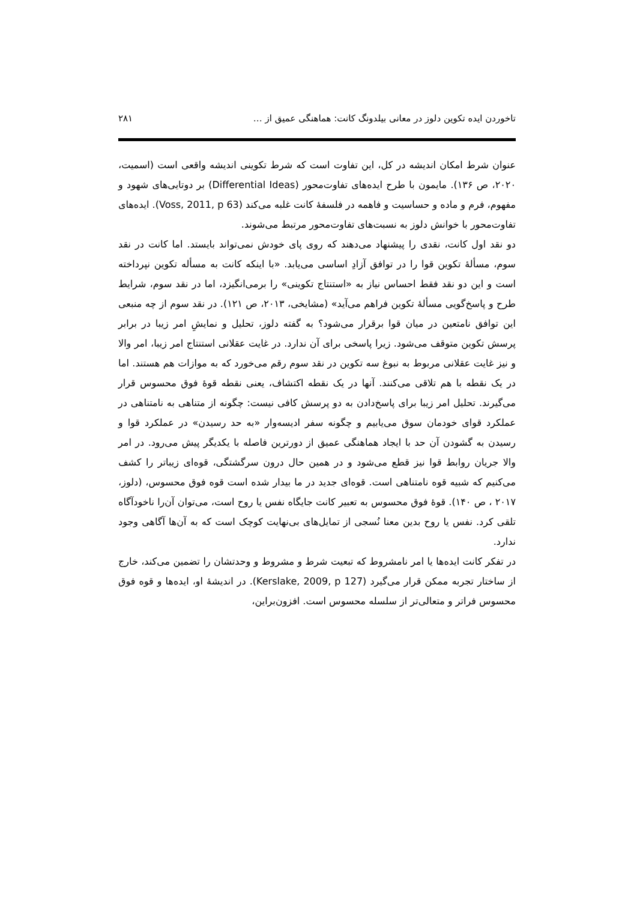تاخوردن ایده تکوین دلوز در معانی بیلدونگ کانت: هماهنگی عمیق از … ۲۸۱
عنوان شرط امکان اندیشه در کل، این تفاوت است که شرط تکوینی اندیشه واقعی است (اسمیت، ۲۰۲۰، ص ۱۳۶). مایمون با طرح ایده‌های تفاوت‌محور (Differential Ideas) بر دوتایی‌های شهود و مفهوم، فرم و ماده و حساسیت و فاهمه در فلسفهٔ کانت غلبه می‌کند (Voss, 2011, p 63). ایده‌های تفاوت‌محور با خوانش دلوز به نسبت‌های تفاوت‌محور مرتبط می‌شوند.
دو نقد اول کانت، نقدی را پیشنهاد می‌دهند که روی پای خودش نمی‌تواند بایستد. اما کانت در نقد سوم، مسألهٔ تکوین قوا را در توافق آزادِ اساسی می‌یابد. «با اینکه کانت به مسأله تکوین نپرداخته است و این دو نقد فقط احساس نیاز به «استنتاج تکوینی» را برمی‌انگیزد، اما در نقد سوم، شرایط طرح و پاسخ‌گویی مسألهٔ تکوین فراهم می‌آید» (مشایخی، ۲۰۱۳، ص ۱۲۱). در نقد سوم از چه منبعی این توافق نامتعین در میان قوا برقرار می‌شود؟ به گفته دلوز، تحلیل و نمایشِ امر زیبا در برابر پرسش تکوین متوقف می‌شود. زیرا پاسخی برای آن ندارد. در غایت عقلانی استنتاج امر زیبا، امر والا و نیز غایت عقلانی مربوط به نبوغ سه تکوین در نقد سوم رقم می‌خورد که به موازات هم هستند. اما در یک نقطه با هم تلاقی می‌کنند. آنها در یک نقطه اکتشاف، یعنی نقطه قوهٔ فوق محسوس قرار می‌گیرند. تحلیل امر زیبا برای پاسخ‌دادن به دو پرسش کافی نیست: چگونه از متناهی به نامتناهی در عملکرد قوای خودمان سوق می‌یابیم و چگونه سفر ادیسه‌وار «به حد رسیدن» در عملکرد قوا و رسیدن به گشودن آن حد با ایجاد هماهنگی عمیق از دورترین فاصله با یکدیگر پیش می‌رود. در امر والا جریان روابط قوا نیز قطع می‌شود و در همین حال درون سرگشتگی، قوه‌ای زیباتر را کشف می‌کنیم که شبیه قوه نامتناهی است. قوه‌ای جدید در ما بیدار شده است قوه فوق محسوس، (دلوز، ۲۰۱۷ ، ص ۱۴۰). قوهٔ فوق محسوس به تعبیر کانت جایگاه نفس یا روح است، می‌توان آن‌را ناخودآگاه تلقی کرد. نفس یا روح بدین معنا نُسجی از تمایل‌های بی‌نهایت کوچک است که به آن‌ها آگاهی وجود ندارد.
در تفکر کانت ایده‌ها یا امر نامشروط که تبعیت شرط و مشروط و وحدتشان را تضمین می‌کند، خارج از ساختار تجربه ممکن قرار می‌گیرد (Kerslake, 2009, p 127). در اندیشهٔ او، ایده‌ها و قوه فوق محسوس فراتر و متعالی‌تر از سلسله محسوس است. افزون‌براین،